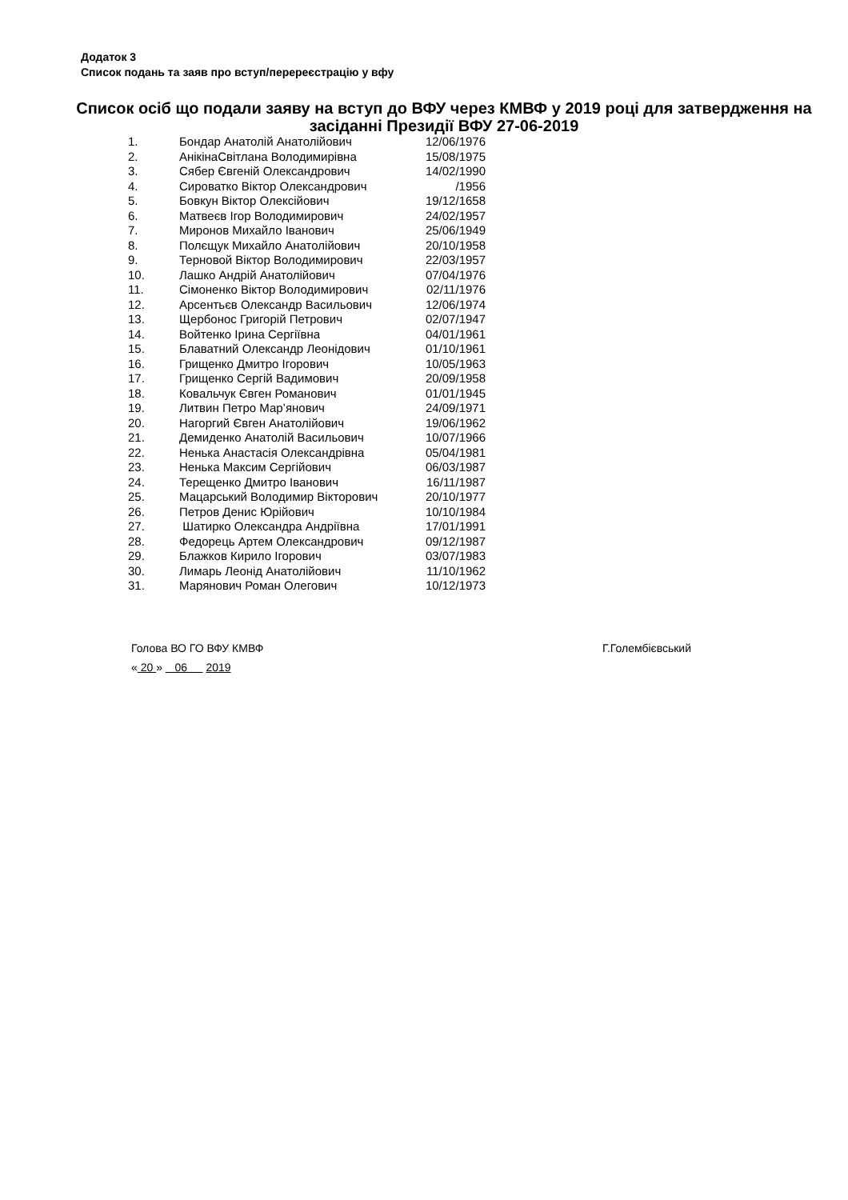Додаток 3
Список подань та заяв про вступ/перереєстрацію у вфу
Список осіб що подали заяву на вступ до ВФУ через КМВФ у 2019 році для затвердження на засіданні Президії ВФУ 27-06-2019
| 1. | Бондар Анатолій Анатолійович | 12/06/1976 |
| 2. | АнікінаСвітлана Володимирівна | 15/08/1975 |
| 3. | Сябер Євгеній Олександрович | 14/02/1990 |
| 4. | Сироватко Віктор Олександрович | /1956 |
| 5. | Бовкун Віктор Олексійович | 19/12/1658 |
| 6. | Матвеєв Ігор Володимирович | 24/02/1957 |
| 7. | Миронов Михайло Іванович | 25/06/1949 |
| 8. | Полєщук Михайло Анатолійович | 20/10/1958 |
| 9. | Терновой Віктор Володимирович | 22/03/1957 |
| 10. | Лашко Андрій Анатолійович | 07/04/1976 |
| 11. | Сімоненко Віктор Володимирович | 02/11/1976 |
| 12. | Арсентьєв Олександр Васильович | 12/06/1974 |
| 13. | Щербонос Григорій Петрович | 02/07/1947 |
| 14. | Войтенко Ірина Сергіївна | 04/01/1961 |
| 15. | Блаватний Олександр Леонідович | 01/10/1961 |
| 16. | Грищенко Дмитро Ігорович | 10/05/1963 |
| 17. | Грищенко Сергій Вадимович | 20/09/1958 |
| 18. | Ковальчук Євген Романович | 01/01/1945 |
| 19. | Литвин Петро Мар’янович | 24/09/1971 |
| 20. | Нагоргий Євген Анатолійович | 19/06/1962 |
| 21. | Демиденко Анатолій Васильович | 10/07/1966 |
| 22. | Ненька Анастасія Олександрівна | 05/04/1981 |
| 23. | Ненька Максим Сергійович | 06/03/1987 |
| 24. | Терещенко Дмитро Іванович | 16/11/1987 |
| 25. | Мацарський Володимир Вікторович | 20/10/1977 |
| 26. | Петров Денис Юрійович | 10/10/1984 |
| 27. | Шатирко Олександра Андріївна | 17/01/1991 |
| 28. | Федорець Артем Олександрович | 09/12/1987 |
| 29. | Блажков Кирило Ігорович | 03/07/1983 |
| 30. | Лимарь Леонід Анатолійович | 11/10/1962 |
| 31. | Марянович Роман Олегович | 10/12/1973 |
Голова ВО ГО ВФУ КМВФ Г.Голембієвський
« 20 » 06 2019